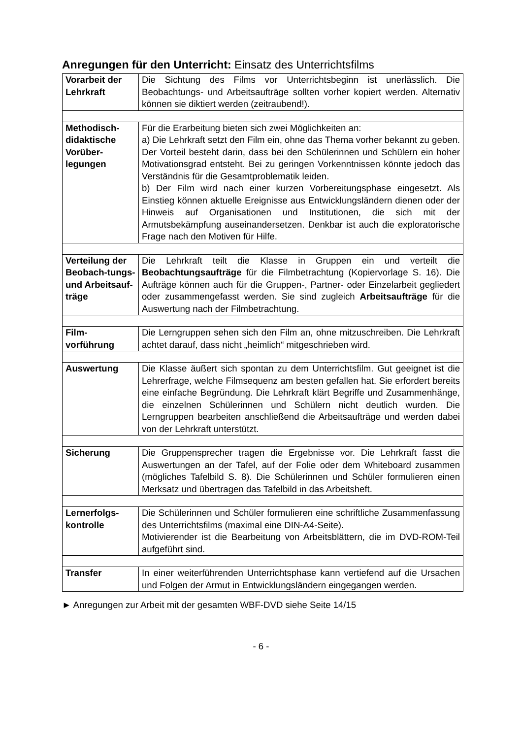Anregungen für den Unterricht: Einsatz des Unterrichtsfilms
| Vorarbeit der Lehrkraft | Die Sichtung des Films vor Unterrichtsbeginn ist unerlässlich. Die Beobachtungs- und Arbeitsaufträge sollten vorher kopiert werden. Alternativ können sie diktiert werden (zeitraubend!). |
| Methodisch-didaktische Vorüber-legungen | Für die Erarbeitung bieten sich zwei Möglichkeiten an: a) Die Lehrkraft setzt den Film ein, ohne das Thema vorher bekannt zu geben. Der Vorteil besteht darin, dass bei den Schülerinnen und Schülern ein hoher Motivationsgrad entsteht. Bei zu geringen Vorkenntnissen könnte jedoch das Verständnis für die Gesamtproblematik leiden. b) Der Film wird nach einer kurzen Vorbereitungsphase eingesetzt. Als Einstieg können aktuelle Ereignisse aus Entwicklungsländern dienen oder der Hinweis auf Organisationen und Institutionen, die sich mit der Armutsbekämpfung auseinandersetzen. Denkbar ist auch die exploratorische Frage nach den Motiven für Hilfe. |
| Verteilung der Beobach-tungs- und Arbeitsauf-träge | Die Lehrkraft teilt die Klasse in Gruppen ein und verteilt die Beobachtungsaufträge für die Filmbetrachtung (Kopiervorlage S. 16). Die Aufträge können auch für die Gruppen-, Partner- oder Einzelarbeit gegliedert oder zusammengefasst werden. Sie sind zugleich Arbeitsaufträge für die Auswertung nach der Filmbetrachtung. |
| Film-vorführung | Die Lerngruppen sehen sich den Film an, ohne mitzuschreiben. Die Lehrkraft achtet darauf, dass nicht „heimlich“ mitgeschrieben wird. |
| Auswertung | Die Klasse äußert sich spontan zu dem Unterrichtsfilm. Gut geeignet ist die Lehrerfrage, welche Filmsequenz am besten gefallen hat. Sie erfordert bereits eine einfache Begründung. Die Lehrkraft klärt Begriffe und Zusammenhänge, die einzelnen Schülerinnen und Schülern nicht deutlich wurden. Die Lerngruppen bearbeiten anschließend die Arbeitsaufträge und werden dabei von der Lehrkraft unterstützt. |
| Sicherung | Die Gruppensprecher tragen die Ergebnisse vor. Die Lehrkraft fasst die Auswertungen an der Tafel, auf der Folie oder dem Whiteboard zusammen (mögliches Tafelbild S. 8). Die Schülerinnen und Schüler formulieren einen Merksatz und übertragen das Tafelbild in das Arbeitsheft. |
| Lernerfolgs-kontrolle | Die Schülerinnen und Schüler formulieren eine schriftliche Zusammenfassung des Unterrichtsfilms (maximal eine DIN-A4-Seite). Motivierender ist die Bearbeitung von Arbeitsblättern, die im DVD-ROM-Teil aufgeführt sind. |
| Transfer | In einer weiterführenden Unterrichtsphase kann vertiefend auf die Ursachen und Folgen der Armut in Entwicklungsländern eingegangen werden. |
► Anregungen zur Arbeit mit der gesamten WBF-DVD siehe Seite 14/15
- 6 -